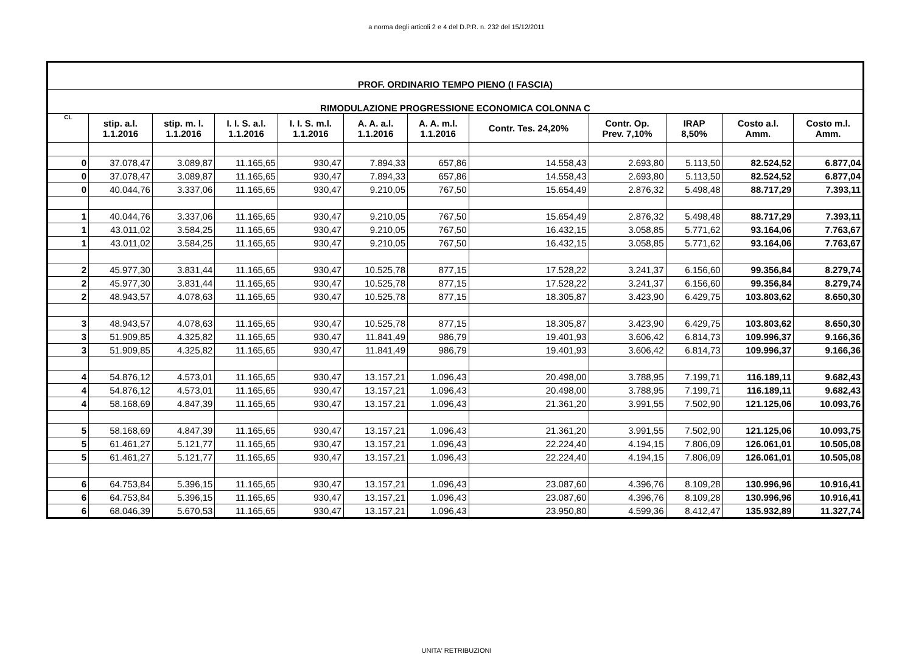a norma degli articoli 2 e 4 del D.P.R. n. 232 del 15/12/2011
| PROF. ORDINARIO TEMPO PIENO (I FASCIA) | | | | | | | | | | | |
| RIMODULAZIONE PROGRESSIONE ECONOMICA COLONNA C | | | | | | | | | | | |
| CL | stip. a.l. 1.1.2016 | stip. m. l. 1.1.2016 | I. I. S. a.l. 1.1.2016 | I. I. S. m.l. 1.1.2016 | A. A. a.l. 1.1.2016 | A. A. m.l. 1.1.2016 | Contr. Tes. 24,20% | Contr. Op. Prev. 7,10% | IRAP 8,50% | Costo a.l. Amm. | Costo m.l. Amm. |
| 0 | 37.078,47 | 3.089,87 | 11.165,65 | 930,47 | 7.894,33 | 657,86 | 14.558,43 | 2.693,80 | 5.113,50 | 82.524,52 | 6.877,04 |
| 0 | 37.078,47 | 3.089,87 | 11.165,65 | 930,47 | 7.894,33 | 657,86 | 14.558,43 | 2.693,80 | 5.113,50 | 82.524,52 | 6.877,04 |
| 0 | 40.044,76 | 3.337,06 | 11.165,65 | 930,47 | 9.210,05 | 767,50 | 15.654,49 | 2.876,32 | 5.498,48 | 88.717,29 | 7.393,11 |
| 1 | 40.044,76 | 3.337,06 | 11.165,65 | 930,47 | 9.210,05 | 767,50 | 15.654,49 | 2.876,32 | 5.498,48 | 88.717,29 | 7.393,11 |
| 1 | 43.011,02 | 3.584,25 | 11.165,65 | 930,47 | 9.210,05 | 767,50 | 16.432,15 | 3.058,85 | 5.771,62 | 93.164,06 | 7.763,67 |
| 1 | 43.011,02 | 3.584,25 | 11.165,65 | 930,47 | 9.210,05 | 767,50 | 16.432,15 | 3.058,85 | 5.771,62 | 93.164,06 | 7.763,67 |
| 2 | 45.977,30 | 3.831,44 | 11.165,65 | 930,47 | 10.525,78 | 877,15 | 17.528,22 | 3.241,37 | 6.156,60 | 99.356,84 | 8.279,74 |
| 2 | 45.977,30 | 3.831,44 | 11.165,65 | 930,47 | 10.525,78 | 877,15 | 17.528,22 | 3.241,37 | 6.156,60 | 99.356,84 | 8.279,74 |
| 2 | 48.943,57 | 4.078,63 | 11.165,65 | 930,47 | 10.525,78 | 877,15 | 18.305,87 | 3.423,90 | 6.429,75 | 103.803,62 | 8.650,30 |
| 3 | 48.943,57 | 4.078,63 | 11.165,65 | 930,47 | 10.525,78 | 877,15 | 18.305,87 | 3.423,90 | 6.429,75 | 103.803,62 | 8.650,30 |
| 3 | 51.909,85 | 4.325,82 | 11.165,65 | 930,47 | 11.841,49 | 986,79 | 19.401,93 | 3.606,42 | 6.814,73 | 109.996,37 | 9.166,36 |
| 3 | 51.909,85 | 4.325,82 | 11.165,65 | 930,47 | 11.841,49 | 986,79 | 19.401,93 | 3.606,42 | 6.814,73 | 109.996,37 | 9.166,36 |
| 4 | 54.876,12 | 4.573,01 | 11.165,65 | 930,47 | 13.157,21 | 1.096,43 | 20.498,00 | 3.788,95 | 7.199,71 | 116.189,11 | 9.682,43 |
| 4 | 54.876,12 | 4.573,01 | 11.165,65 | 930,47 | 13.157,21 | 1.096,43 | 20.498,00 | 3.788,95 | 7.199,71 | 116.189,11 | 9.682,43 |
| 4 | 58.168,69 | 4.847,39 | 11.165,65 | 930,47 | 13.157,21 | 1.096,43 | 21.361,20 | 3.991,55 | 7.502,90 | 121.125,06 | 10.093,76 |
| 5 | 58.168,69 | 4.847,39 | 11.165,65 | 930,47 | 13.157,21 | 1.096,43 | 21.361,20 | 3.991,55 | 7.502,90 | 121.125,06 | 10.093,75 |
| 5 | 61.461,27 | 5.121,77 | 11.165,65 | 930,47 | 13.157,21 | 1.096,43 | 22.224,40 | 4.194,15 | 7.806,09 | 126.061,01 | 10.505,08 |
| 5 | 61.461,27 | 5.121,77 | 11.165,65 | 930,47 | 13.157,21 | 1.096,43 | 22.224,40 | 4.194,15 | 7.806,09 | 126.061,01 | 10.505,08 |
| 6 | 64.753,84 | 5.396,15 | 11.165,65 | 930,47 | 13.157,21 | 1.096,43 | 23.087,60 | 4.396,76 | 8.109,28 | 130.996,96 | 10.916,41 |
| 6 | 64.753,84 | 5.396,15 | 11.165,65 | 930,47 | 13.157,21 | 1.096,43 | 23.087,60 | 4.396,76 | 8.109,28 | 130.996,96 | 10.916,41 |
| 6 | 68.046,39 | 5.670,53 | 11.165,65 | 930,47 | 13.157,21 | 1.096,43 | 23.950,80 | 4.599,36 | 8.412,47 | 135.932,89 | 11.327,74 |
UNITA' RETRIBUZIONI